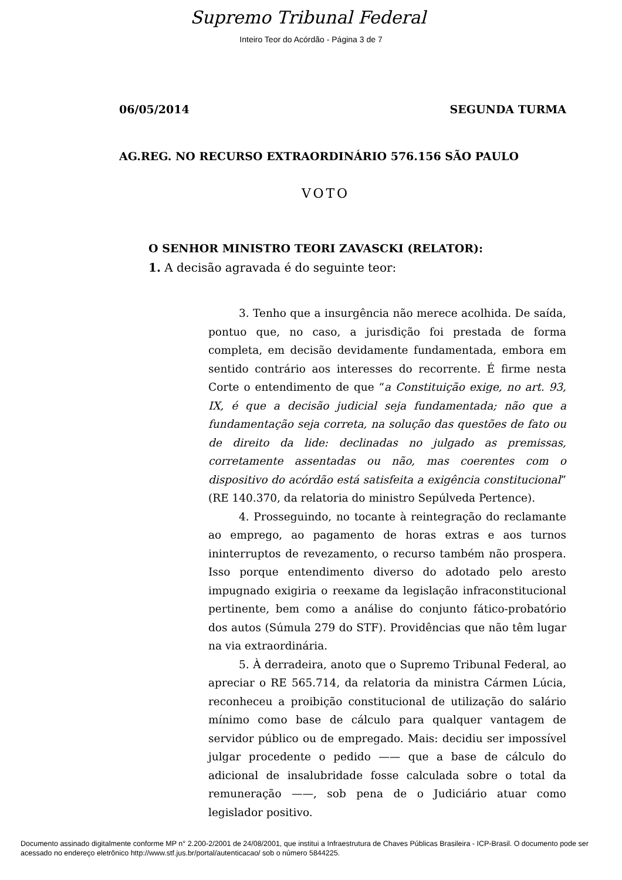Supremo Tribunal Federal
Inteiro Teor do Acórdão - Página 3 de 7
06/05/2014 SEGUNDA TURMA
AG.REG. NO RECURSO EXTRAORDINÁRIO 576.156 SÃO PAULO
VOTO
O SENHOR MINISTRO TEORI ZAVASCKI (RELATOR):
1. A decisão agravada é do seguinte teor:
3. Tenho que a insurgência não merece acolhida. De saída, pontuo que, no caso, a jurisdição foi prestada de forma completa, em decisão devidamente fundamentada, embora em sentido contrário aos interesses do recorrente. É firme nesta Corte o entendimento de que “a Constituição exige, no art. 93, IX, é que a decisão judicial seja fundamentada; não que a fundamentação seja correta, na solução das questões de fato ou de direito da lide: declinadas no julgado as premissas, corretamente assentadas ou não, mas coerentes com o dispositivo do acórdão está satisfeita a exigência constitucional” (RE 140.370, da relatoria do ministro Sepúlveda Pertence).
4. Prosseguindo, no tocante à reintegração do reclamante ao emprego, ao pagamento de horas extras e aos turnos ininterruptos de revezamento, o recurso também não prospera. Isso porque entendimento diverso do adotado pelo aresto impugnado exigiria o reexame da legislação infraconstitucional pertinente, bem como a análise do conjunto fático-probatório dos autos (Súmula 279 do STF). Providências que não têm lugar na via extraordinária.
5. À derradeira, anoto que o Supremo Tribunal Federal, ao apreciar o RE 565.714, da relatoria da ministra Cármen Lúcia, reconheceu a proibição constitucional de utilização do salário mínimo como base de cálculo para qualquer vantagem de servidor público ou de empregado. Mais: decidiu ser impossível julgar procedente o pedido —— que a base de cálculo do adicional de insalubridade fosse calculada sobre o total da remuneração ——, sob pena de o Judiciário atuar como legislador positivo.
Documento assinado digitalmente conforme MP n° 2.200-2/2001 de 24/08/2001, que institui a Infraestrutura de Chaves Públicas Brasileira - ICP-Brasil. O documento pode ser acessado no endereço eletrônico http://www.stf.jus.br/portal/autenticacao/ sob o número 5844225.